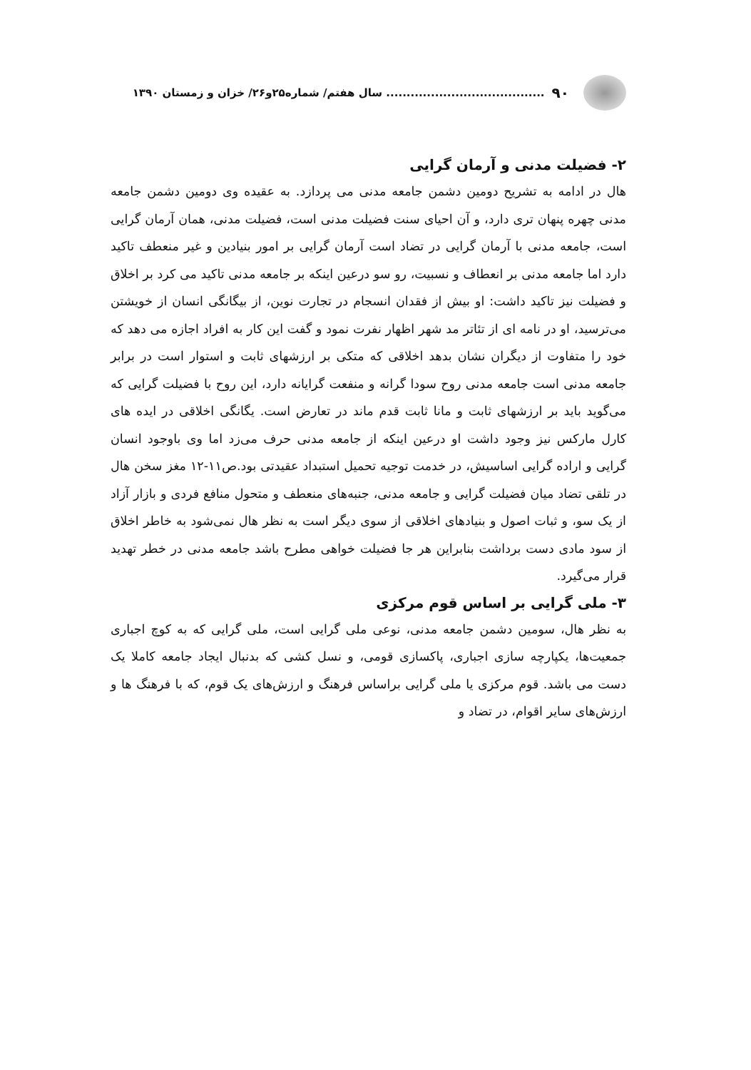۹۰....................................... سال هفتم/ شماره۲۵و۲۶/ خزان و زمستان ۱۳۹۰
۲- فضیلت مدنی و آرمان گرایی
هال در ادامه به تشریح دومین دشمن جامعه مدنی می پردازد. به عقیده وی دومین دشمن جامعه مدنی چهره پنهان تری دارد، و آن احیای سنت فضیلت مدنی است، فضیلت مدنی، همان آرمان گرایی است، جامعه مدنی با آرمان گرایی در تضاد است آرمان گرایی بر امور بنیادین و غیر منعطف تاکید دارد اما جامعه مدنی بر انعطاف و نسبیت، رو سو درعین اینکه بر جامعه مدنی تاکید می کرد بر اخلاق و فضیلت نیز تاکید داشت: او بیش از فقدان انسجام در تجارت نوین، از بیگانگی انسان از خویشتن می‌ترسید، او در نامه ای از تئاتر مد شهر اظهار نفرت نمود و گفت این کار به افراد اجازه می دهد که خود را متفاوت از دیگران نشان بدهد اخلاقی که متکی بر ارزشهای ثابت و استوار است در برابر جامعه مدنی است جامعه مدنی روح سودا گرانه و منفعت گرایانه دارد، این روح با فضیلت گرایی که می‌گوید باید بر ارزشهای ثابت و مانا ثابت قدم ماند در تعارض است. یگانگی اخلاقی در ایده های کارل مارکس نیز وجود داشت او درعین اینکه از جامعه مدنی حرف می‌زد اما وی باوجود انسان گرایی و اراده گرایی اساسیش، در خدمت توجیه تحمیل استبداد عقیدتی بود.ص۱۱-۱۲ مغز سخن هال در تلقی تضاد میان فضیلت گرایی و جامعه مدنی، جنبه‌های منعطف و متحول منافع فردی و بازار آزاد از یک سو، و ثبات اصول و بنیادهای اخلاقی از سوی دیگر است به نظر هال نمی‌شود به خاطر اخلاق از سود مادی دست برداشت بنابراین هر جا فضیلت خواهی مطرح باشد جامعه مدنی در خطر تهدید قرار می‌گیرد.
۳- ملی گرایی بر اساس قوم مرکزی
به نظر هال، سومین دشمن جامعه مدنی، نوعی ملی گرایی است، ملی گرایی که به کوچ اجباری جمعیت‌ها، یکپارچه سازی اجباری، پاکسازی قومی، و نسل کشی که بدنبال ایجاد جامعه کاملا یک دست می باشد. قوم مرکزی یا ملی گرایی براساس فرهنگ و ارزش‌های یک قوم، که با فرهنگ ها و ارزش‌های سایر اقوام، در تضاد و